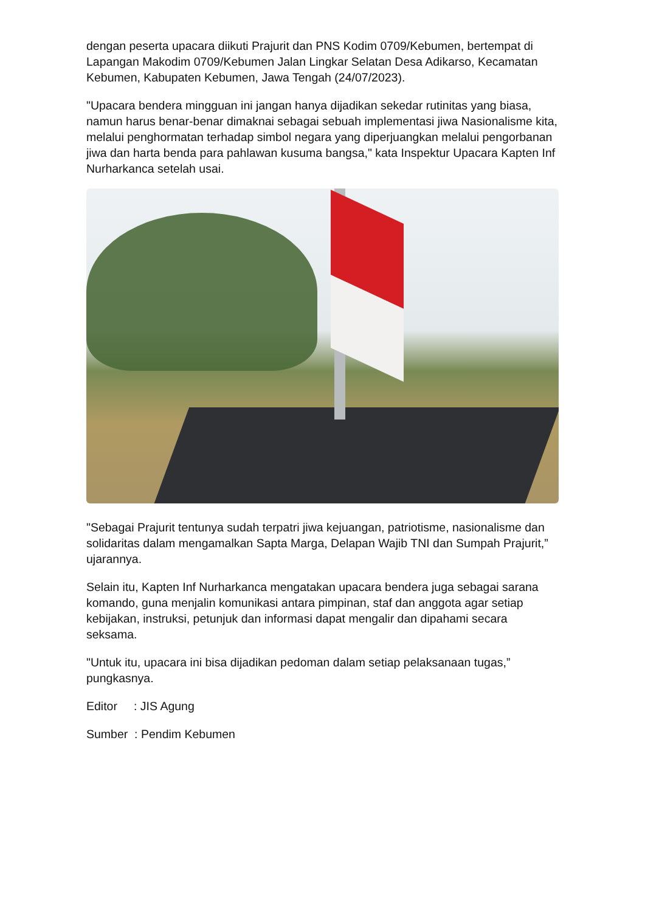dengan peserta upacara diikuti Prajurit dan PNS Kodim 0709/Kebumen, bertempat di Lapangan Makodim 0709/Kebumen Jalan Lingkar Selatan Desa Adikarso, Kecamatan Kebumen, Kabupaten Kebumen, Jawa Tengah (24/07/2023).
"Upacara bendera mingguan ini jangan hanya dijadikan sekedar rutinitas yang biasa, namun harus benar-benar dimaknai sebagai sebuah implementasi jiwa Nasionalisme kita, melalui penghormatan terhadap simbol negara yang diperjuangkan melalui pengorbanan jiwa dan harta benda para pahlawan kusuma bangsa," kata Inspektur Upacara Kapten Inf Nurharkanca setelah usai.
"Sebagai Prajurit tentunya sudah terpatri jiwa kejuangan, patriotisme, nasionalisme dan solidaritas dalam mengamalkan Sapta Marga, Delapan Wajib TNI dan Sumpah Prajurit,” ujarannya.
Selain itu, Kapten Inf Nurharkanca mengatakan upacara bendera juga sebagai sarana komando, guna menjalin komunikasi antara pimpinan, staf dan anggota agar setiap kebijakan, instruksi, petunjuk dan informasi dapat mengalir dan dipahami secara seksama.
"Untuk itu, upacara ini bisa dijadikan pedoman dalam setiap pelaksanaan tugas,” pungkasnya.
Editor : JIS Agung
Sumber : Pendim Kebumen